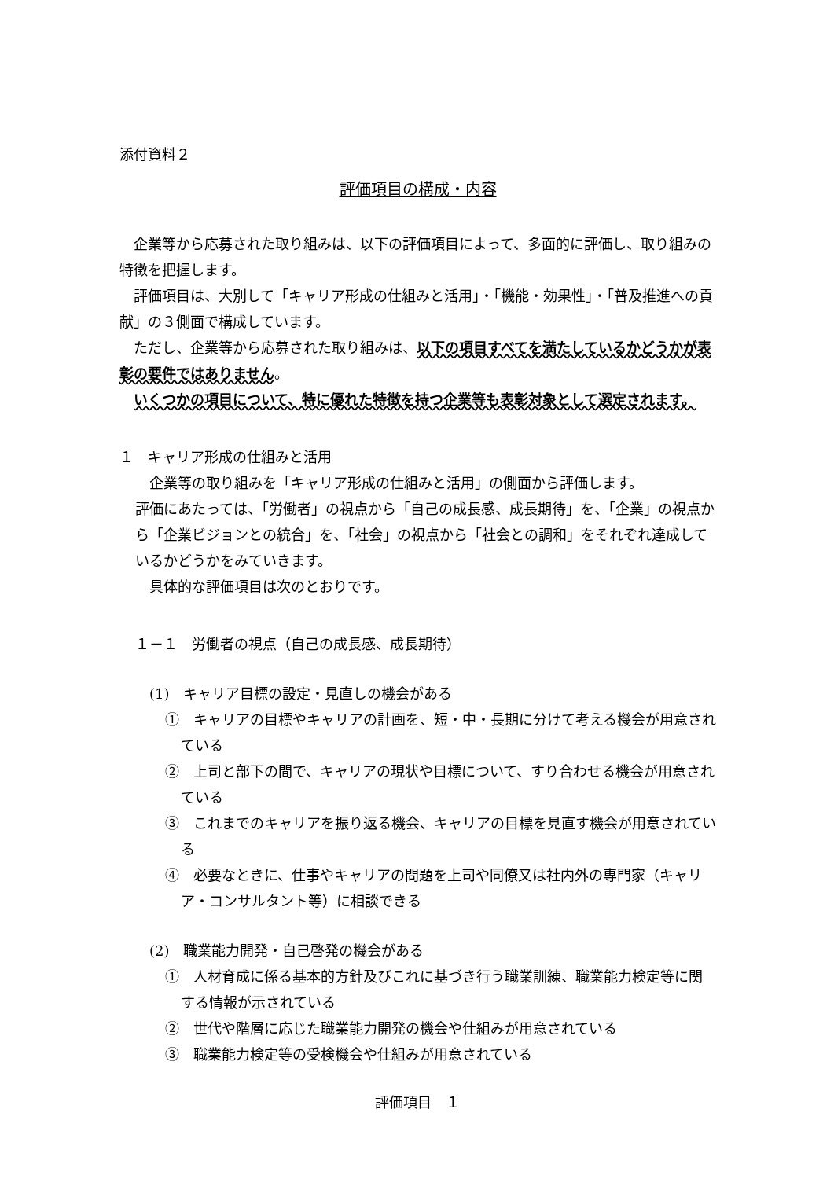添付資料２
評価項目の構成・内容
企業等から応募された取り組みは、以下の評価項目によって、多面的に評価し、取り組みの特徴を把握します。
評価項目は、大別して「キャリア形成の仕組みと活用」・「機能・効果性」・「普及推進への貢献」の３側面で構成しています。
ただし、企業等から応募された取り組みは、以下の項目すべてを満たしているかどうかが表彰の要件ではありません。
いくつかの項目について、特に優れた特徴を持つ企業等も表彰対象として選定されます。
１　キャリア形成の仕組みと活用
企業等の取り組みを「キャリア形成の仕組みと活用」の側面から評価します。
評価にあたっては、「労働者」の視点から「自己の成長感、成長期待」を、「企業」の視点から「企業ビジョンとの統合」を、「社会」の視点から「社会との調和」をそれぞれ達成しているかどうかをみていきます。
具体的な評価項目は次のとおりです。
１－１　労働者の視点（自己の成長感、成長期待）
(1)　キャリア目標の設定・見直しの機会がある
①　キャリアの目標やキャリアの計画を、短・中・長期に分けて考える機会が用意されている
②　上司と部下の間で、キャリアの現状や目標について、すり合わせる機会が用意されている
③　これまでのキャリアを振り返る機会、キャリアの目標を見直す機会が用意されている
④　必要なときに、仕事やキャリアの問題を上司や同僚又は社内外の専門家（キャリア・コンサルタント等）に相談できる
(2)　職業能力開発・自己啓発の機会がある
①　人材育成に係る基本的方針及びこれに基づき行う職業訓練、職業能力検定等に関する情報が示されている
②　世代や階層に応じた職業能力開発の機会や仕組みが用意されている
③　職業能力検定等の受検機会や仕組みが用意されている
評価項目　１